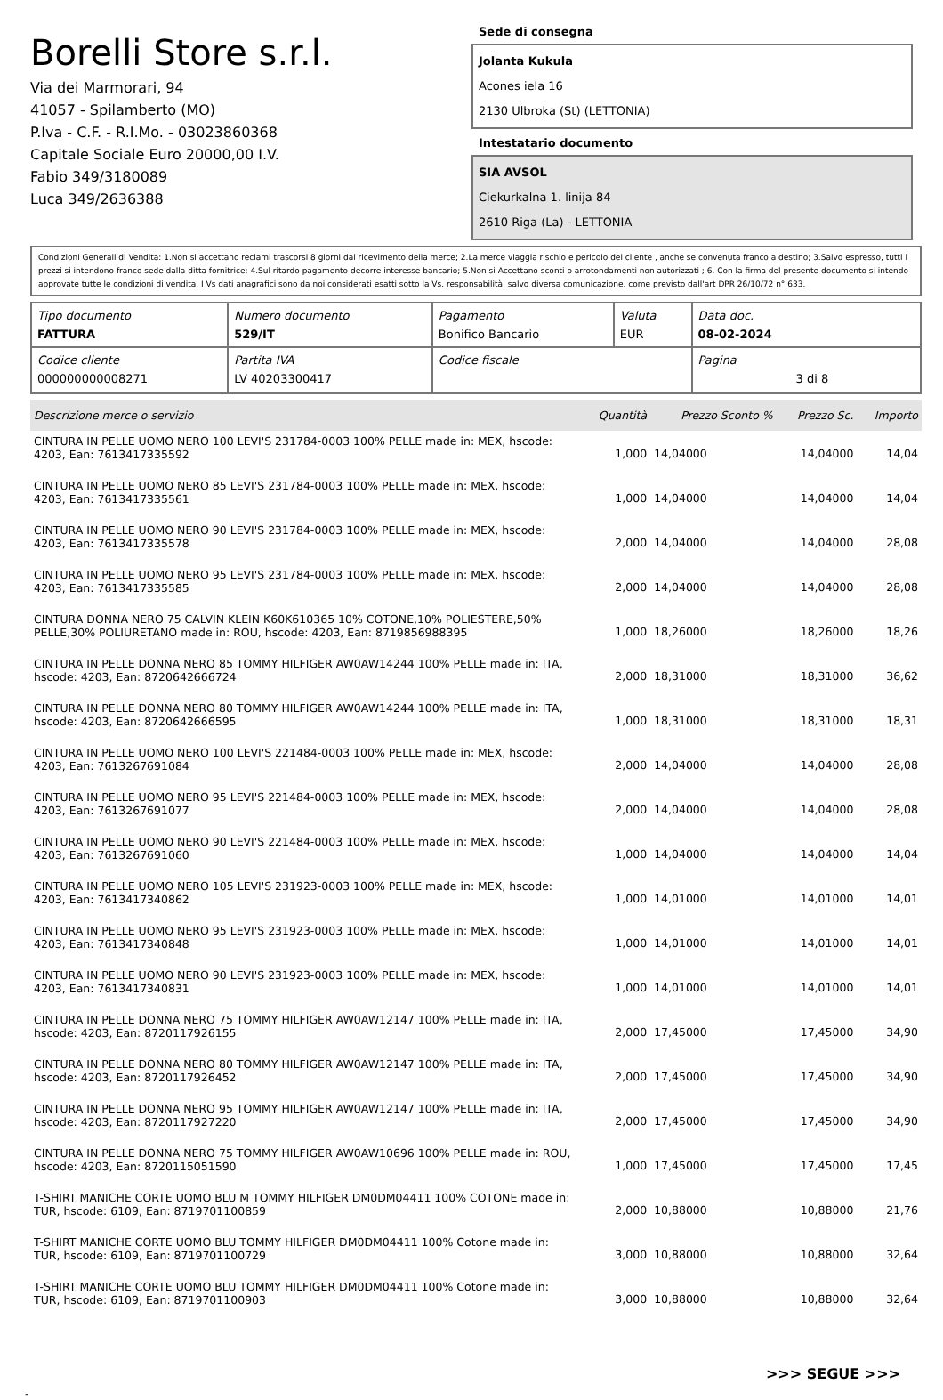Borelli Store s.r.l.
Via dei Marmorari, 94
41057 - Spilamberto (MO)
P.Iva - C.F. - R.I.Mo. - 03023860368
Capitale Sociale Euro 20000,00 I.V.
Fabio 349/3180089
Luca 349/2636388
Sede di consegna
Jolanta Kukula
Acones iela 16
2130 Ulbroka (St) (LETTONIA)
Intestatario documento
SIA AVSOL
Ciekurkalna 1. linija 84
2610 Riga (La) - LETTONIA
Condizioni Generali di Vendita: 1.Non si accettano reclami trascorsi 8 giorni dal ricevimento della merce; 2.La merce viaggia rischio e pericolo del cliente , anche se convenuta franco a destino; 3.Salvo espresso, tutti i prezzi si intendono franco sede dalla ditta fornitrice; 4.Sul ritardo pagamento decorre interesse bancario; 5.Non si Accettano sconti o arrotondamenti non autorizzati ; 6. Con la firma del presente documento si intendo approvate tutte le condizioni di vendita. I Vs dati anagrafici sono da noi considerati esatti sotto la Vs. responsabilità, salvo diversa comunicazione, come previsto dall'art DPR 26/10/72 n° 633.
| Tipo documento FATTURA | Numero documento 529/IT | Pagamento Bonifico Bancario | Valuta EUR | Data doc. 08-02-2024 |
| Codice cliente 000000000008271 | Partita IVA LV 40203300417 | Codice fiscale | | Pagina 3 di 8 |
| Descrizione merce o servizio | Quantità | Prezzo Sconto % | Prezzo Sc. | Importo |
| --- | --- | --- | --- | --- |
| CINTURA IN PELLE UOMO NERO 100 LEVI'S 231784-0003 100% PELLE made in: MEX, hscode: 4203, Ean: 7613417335592 | 1,000 | 14,04000 | 14,04000 | 14,04 |
| CINTURA IN PELLE UOMO NERO 85 LEVI'S 231784-0003 100% PELLE made in: MEX, hscode: 4203, Ean: 7613417335561 | 1,000 | 14,04000 | 14,04000 | 14,04 |
| CINTURA IN PELLE UOMO NERO 90 LEVI'S 231784-0003 100% PELLE made in: MEX, hscode: 4203, Ean: 7613417335578 | 2,000 | 14,04000 | 14,04000 | 28,08 |
| CINTURA IN PELLE UOMO NERO 95 LEVI'S 231784-0003 100% PELLE made in: MEX, hscode: 4203, Ean: 7613417335585 | 2,000 | 14,04000 | 14,04000 | 28,08 |
| CINTURA DONNA NERO 75 CALVIN KLEIN K60K610365 10% COTONE,10% POLIESTERE,50% PELLE,30% POLIURETANO made in: ROU, hscode: 4203, Ean: 8719856988395 | 1,000 | 18,26000 | 18,26000 | 18,26 |
| CINTURA IN PELLE DONNA NERO 85 TOMMY HILFIGER AW0AW14244 100% PELLE made in: ITA, hscode: 4203, Ean: 8720642666724 | 2,000 | 18,31000 | 18,31000 | 36,62 |
| CINTURA IN PELLE DONNA NERO 80 TOMMY HILFIGER AW0AW14244 100% PELLE made in: ITA, hscode: 4203, Ean: 8720642666595 | 1,000 | 18,31000 | 18,31000 | 18,31 |
| CINTURA IN PELLE UOMO NERO 100 LEVI'S 221484-0003 100% PELLE made in: MEX, hscode: 4203, Ean: 7613267691084 | 2,000 | 14,04000 | 14,04000 | 28,08 |
| CINTURA IN PELLE UOMO NERO 95 LEVI'S 221484-0003 100% PELLE made in: MEX, hscode: 4203, Ean: 7613267691077 | 2,000 | 14,04000 | 14,04000 | 28,08 |
| CINTURA IN PELLE UOMO NERO 90 LEVI'S 221484-0003 100% PELLE made in: MEX, hscode: 4203, Ean: 7613267691060 | 1,000 | 14,04000 | 14,04000 | 14,04 |
| CINTURA IN PELLE UOMO NERO 105 LEVI'S 231923-0003 100% PELLE made in: MEX, hscode: 4203, Ean: 7613417340862 | 1,000 | 14,01000 | 14,01000 | 14,01 |
| CINTURA IN PELLE UOMO NERO 95 LEVI'S 231923-0003 100% PELLE made in: MEX, hscode: 4203, Ean: 7613417340848 | 1,000 | 14,01000 | 14,01000 | 14,01 |
| CINTURA IN PELLE UOMO NERO 90 LEVI'S 231923-0003 100% PELLE made in: MEX, hscode: 4203, Ean: 7613417340831 | 1,000 | 14,01000 | 14,01000 | 14,01 |
| CINTURA IN PELLE DONNA NERO 75 TOMMY HILFIGER AW0AW12147 100% PELLE made in: ITA, hscode: 4203, Ean: 8720117926155 | 2,000 | 17,45000 | 17,45000 | 34,90 |
| CINTURA IN PELLE DONNA NERO 80 TOMMY HILFIGER AW0AW12147 100% PELLE made in: ITA, hscode: 4203, Ean: 8720117926452 | 2,000 | 17,45000 | 17,45000 | 34,90 |
| CINTURA IN PELLE DONNA NERO 95 TOMMY HILFIGER AW0AW12147 100% PELLE made in: ITA, hscode: 4203, Ean: 8720117927220 | 2,000 | 17,45000 | 17,45000 | 34,90 |
| CINTURA IN PELLE DONNA NERO 75 TOMMY HILFIGER AW0AW10696 100% PELLE made in: ROU, hscode: 4203, Ean: 8720115051590 | 1,000 | 17,45000 | 17,45000 | 17,45 |
| T-SHIRT MANICHE CORTE UOMO BLU M TOMMY HILFIGER DM0DM04411 100% COTONE made in: TUR, hscode: 6109, Ean: 8719701100859 | 2,000 | 10,88000 | 10,88000 | 21,76 |
| T-SHIRT MANICHE CORTE UOMO BLU TOMMY HILFIGER DM0DM04411 100% Cotone made in: TUR, hscode: 6109, Ean: 8719701100729 | 3,000 | 10,88000 | 10,88000 | 32,64 |
| T-SHIRT MANICHE CORTE UOMO BLU TOMMY HILFIGER DM0DM04411 100% Cotone made in: TUR, hscode: 6109, Ean: 8719701100903 | 3,000 | 10,88000 | 10,88000 | 32,64 |
>>> SEGUE >>>
-